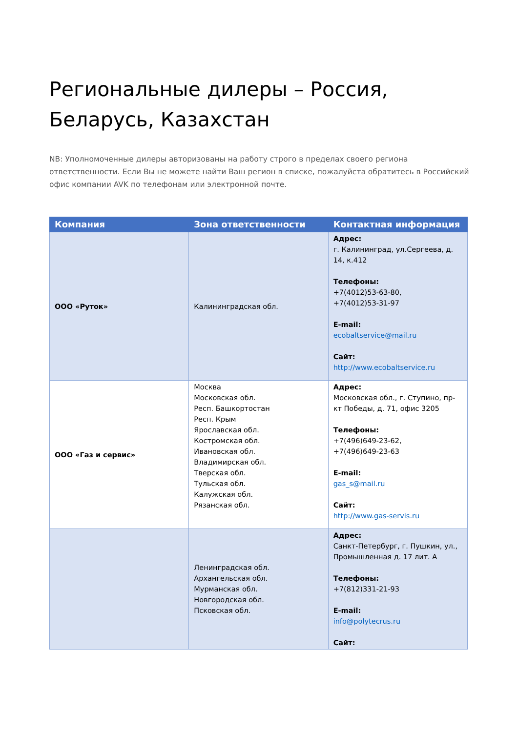Региональные дилеры – Россия, Беларусь, Казахстан
NB: Уполномоченные дилеры авторизованы на работу строго в пределах своего региона ответственности. Если Вы не можете найти Ваш регион в списке, пожалуйста обратитесь в Российский офис компании AVK по телефонам или электронной почте.
| Компания | Зона ответственности | Контактная информация |
| --- | --- | --- |
| ООО «Руток» | Калининградская обл. | Адрес: г. Калининград, ул.Сергеева, д. 14, к.412 Телефоны: +7(4012)53-63-80, +7(4012)53-31-97 E-mail: ecobaltservice@mail.ru Сайт: http://www.ecobaltservice.ru |
| ООО «Газ и сервис» | Москва Московская обл. Респ. Башкортостан Респ. Крым Ярославская обл. Костромская обл. Ивановская обл. Владимирская обл. Тверская обл. Тульская обл. Калужская обл. Рязанская обл. | Адрес: Московская обл., г. Ступино, пр-кт Победы, д. 71, офис 3205 Телефоны: +7(496)649-23-62, +7(496)649-23-63 E-mail: gas_s@mail.ru Сайт: http://www.gas-servis.ru |
| | Ленинградская обл. Архангельская обл. Мурманская обл. Новгородская обл. Псковская обл. | Адрес: Санкт-Петербург, г. Пушкин, ул., Промышленная д. 17 лит. А Телефоны: +7(812)331-21-93 E-mail: info@polytecrus.ru Сайт: |